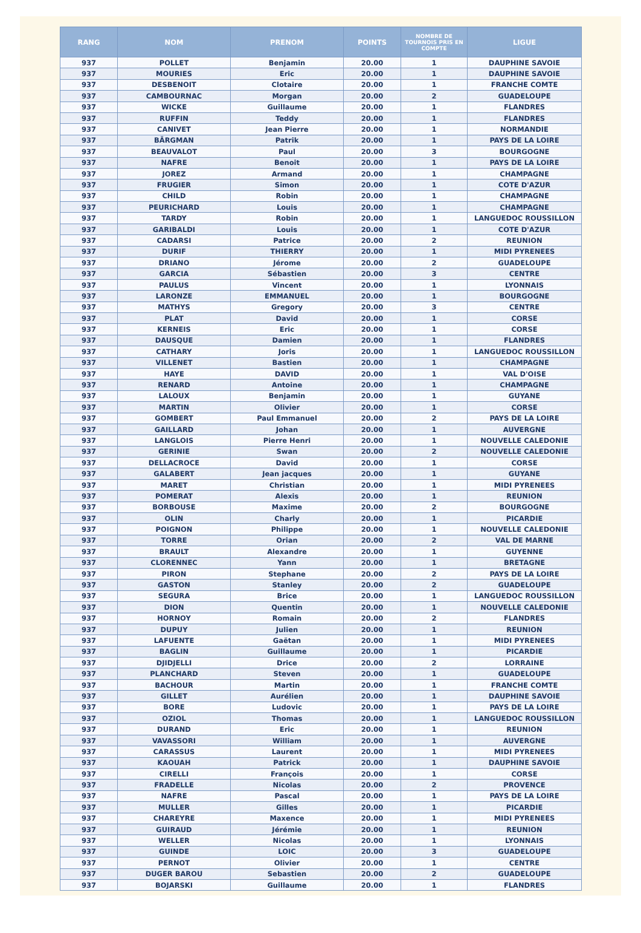| RANG | NOM | PRENOM | POINTS | NOMBRE DE TOURNOIS PRIS EN COMPTE | LIGUE |
| --- | --- | --- | --- | --- | --- |
| 937 | POLLET | Benjamin | 20.00 | 1 | DAUPHINE SAVOIE |
| 937 | MOURIES | Eric | 20.00 | 1 | DAUPHINE SAVOIE |
| 937 | DESBENOIT | Clotaire | 20.00 | 1 | FRANCHE COMTE |
| 937 | CAMBOURNAC | Morgan | 20.00 | 2 | GUADELOUPE |
| 937 | WICKE | Guillaume | 20.00 | 1 | FLANDRES |
| 937 | RUFFIN | Teddy | 20.00 | 1 | FLANDRES |
| 937 | CANIVET | Jean Pierre | 20.00 | 1 | NORMANDIE |
| 937 | BÄRGMAN | Patrik | 20.00 | 1 | PAYS DE LA LOIRE |
| 937 | BEAUVALOT | Paul | 20.00 | 3 | BOURGOGNE |
| 937 | NAFRE | Benoit | 20.00 | 1 | PAYS DE LA LOIRE |
| 937 | JOREZ | Armand | 20.00 | 1 | CHAMPAGNE |
| 937 | FRUGIER | Simon | 20.00 | 1 | COTE D'AZUR |
| 937 | CHILD | Robin | 20.00 | 1 | CHAMPAGNE |
| 937 | PEURICHARD | Louis | 20.00 | 1 | CHAMPAGNE |
| 937 | TARDY | Robin | 20.00 | 1 | LANGUEDOC ROUSSILLON |
| 937 | GARIBALDI | Louis | 20.00 | 1 | COTE D'AZUR |
| 937 | CADARSI | Patrice | 20.00 | 2 | REUNION |
| 937 | DURIF | THIERRY | 20.00 | 1 | MIDI PYRENEES |
| 937 | DRIANO | Jérome | 20.00 | 2 | GUADELOUPE |
| 937 | GARCIA | Sébastien | 20.00 | 3 | CENTRE |
| 937 | PAULUS | Vincent | 20.00 | 1 | LYONNAIS |
| 937 | LARONZE | EMMANUEL | 20.00 | 1 | BOURGOGNE |
| 937 | MATHYS | Gregory | 20.00 | 3 | CENTRE |
| 937 | PLAT | David | 20.00 | 1 | CORSE |
| 937 | KERNEIS | Eric | 20.00 | 1 | CORSE |
| 937 | DAUSQUE | Damien | 20.00 | 1 | FLANDRES |
| 937 | CATHARY | Joris | 20.00 | 1 | LANGUEDOC ROUSSILLON |
| 937 | VILLENET | Bastien | 20.00 | 1 | CHAMPAGNE |
| 937 | HAYE | DAVID | 20.00 | 1 | VAL D'OISE |
| 937 | RENARD | Antoine | 20.00 | 1 | CHAMPAGNE |
| 937 | LALOUX | Benjamin | 20.00 | 1 | GUYANE |
| 937 | MARTIN | Olivier | 20.00 | 1 | CORSE |
| 937 | GOMBERT | Paul Emmanuel | 20.00 | 2 | PAYS DE LA LOIRE |
| 937 | GAILLARD | Johan | 20.00 | 1 | AUVERGNE |
| 937 | LANGLOIS | Pierre Henri | 20.00 | 1 | NOUVELLE CALEDONIE |
| 937 | GERINIE | Swan | 20.00 | 2 | NOUVELLE CALEDONIE |
| 937 | DELLACROCE | David | 20.00 | 1 | CORSE |
| 937 | GALABERT | Jean jacques | 20.00 | 1 | GUYANE |
| 937 | MARET | Christian | 20.00 | 1 | MIDI PYRENEES |
| 937 | POMERAT | Alexis | 20.00 | 1 | REUNION |
| 937 | BORBOUSE | Maxime | 20.00 | 2 | BOURGOGNE |
| 937 | OLIN | Charly | 20.00 | 1 | PICARDIE |
| 937 | POIGNON | Philippe | 20.00 | 1 | NOUVELLE CALEDONIE |
| 937 | TORRE | Orian | 20.00 | 2 | VAL DE MARNE |
| 937 | BRAULT | Alexandre | 20.00 | 1 | GUYENNE |
| 937 | CLORENNEC | Yann | 20.00 | 1 | BRETAGNE |
| 937 | PIRON | Stephane | 20.00 | 2 | PAYS DE LA LOIRE |
| 937 | GASTON | Stanley | 20.00 | 2 | GUADELOUPE |
| 937 | SEGURA | Brice | 20.00 | 1 | LANGUEDOC ROUSSILLON |
| 937 | DION | Quentin | 20.00 | 1 | NOUVELLE CALEDONIE |
| 937 | HORNOY | Romain | 20.00 | 2 | FLANDRES |
| 937 | DUPUY | Julien | 20.00 | 1 | REUNION |
| 937 | LAFUENTE | Gaëtan | 20.00 | 1 | MIDI PYRENEES |
| 937 | BAGLIN | Guillaume | 20.00 | 1 | PICARDIE |
| 937 | DJIDJELLI | Drice | 20.00 | 2 | LORRAINE |
| 937 | PLANCHARD | Steven | 20.00 | 1 | GUADELOUPE |
| 937 | BACHOUR | Martin | 20.00 | 1 | FRANCHE COMTE |
| 937 | GILLET | Aurélien | 20.00 | 1 | DAUPHINE SAVOIE |
| 937 | BORE | Ludovic | 20.00 | 1 | PAYS DE LA LOIRE |
| 937 | OZIOL | Thomas | 20.00 | 1 | LANGUEDOC ROUSSILLON |
| 937 | DURAND | Eric | 20.00 | 1 | REUNION |
| 937 | VAVASSORI | William | 20.00 | 1 | AUVERGNE |
| 937 | CARASSUS | Laurent | 20.00 | 1 | MIDI PYRENEES |
| 937 | KAOUAH | Patrick | 20.00 | 1 | DAUPHINE SAVOIE |
| 937 | CIRELLI | François | 20.00 | 1 | CORSE |
| 937 | FRADELLE | Nicolas | 20.00 | 2 | PROVENCE |
| 937 | NAFRE | Pascal | 20.00 | 1 | PAYS DE LA LOIRE |
| 937 | MULLER | Gilles | 20.00 | 1 | PICARDIE |
| 937 | CHAREYRE | Maxence | 20.00 | 1 | MIDI PYRENEES |
| 937 | GUIRAUD | Jérémie | 20.00 | 1 | REUNION |
| 937 | WELLER | Nicolas | 20.00 | 1 | LYONNAIS |
| 937 | GUINDE | LOIC | 20.00 | 3 | GUADELOUPE |
| 937 | PERNOT | Olivier | 20.00 | 1 | CENTRE |
| 937 | DUGER BAROU | Sebastien | 20.00 | 2 | GUADELOUPE |
| 937 | BOJARSKI | Guillaume | 20.00 | 1 | FLANDRES |